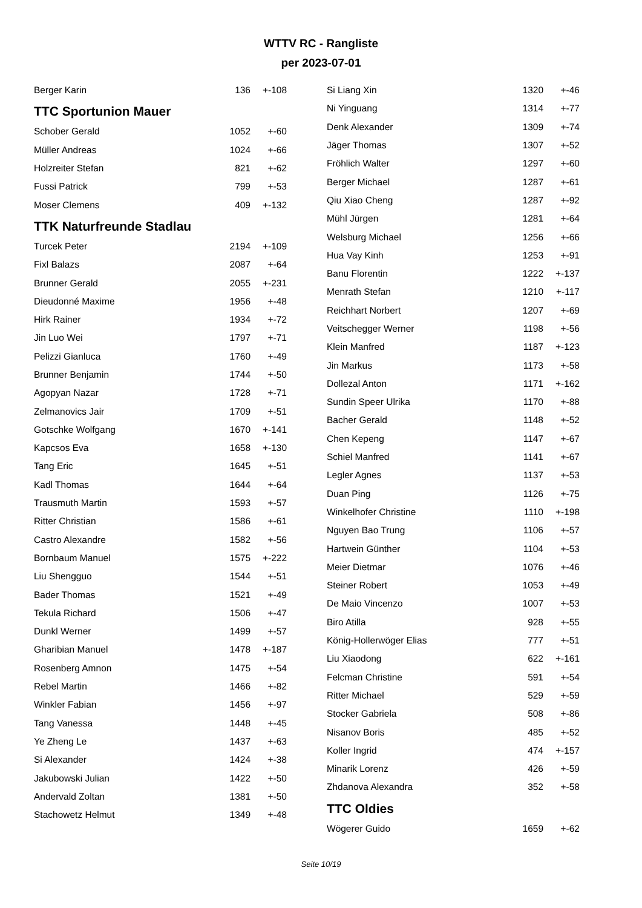WTTV RC - Rangliste
per 2023-07-01
| Berger Karin | 136 | +-108 |
TTC Sportunion Mauer
| Schober Gerald | 1052 | +-60 |
| Müller Andreas | 1024 | +-66 |
| Holzreiter Stefan | 821 | +-62 |
| Fussi Patrick | 799 | +-53 |
| Moser Clemens | 409 | +-132 |
TTK Naturfreunde Stadlau
| Turcek Peter | 2194 | +-109 |
| Fixl Balazs | 2087 | +-64 |
| Brunner Gerald | 2055 | +-231 |
| Dieudonné Maxime | 1956 | +-48 |
| Hirk Rainer | 1934 | +-72 |
| Jin Luo Wei | 1797 | +-71 |
| Pelizzi Gianluca | 1760 | +-49 |
| Brunner Benjamin | 1744 | +-50 |
| Agopyan Nazar | 1728 | +-71 |
| Zelmanovics Jair | 1709 | +-51 |
| Gotschke Wolfgang | 1670 | +-141 |
| Kapcsos Eva | 1658 | +-130 |
| Tang Eric | 1645 | +-51 |
| Kadl Thomas | 1644 | +-64 |
| Trausmuth Martin | 1593 | +-57 |
| Ritter Christian | 1586 | +-61 |
| Castro Alexandre | 1582 | +-56 |
| Bornbaum Manuel | 1575 | +-222 |
| Liu Shengguo | 1544 | +-51 |
| Bader Thomas | 1521 | +-49 |
| Tekula Richard | 1506 | +-47 |
| Dunkl Werner | 1499 | +-57 |
| Gharibian Manuel | 1478 | +-187 |
| Rosenberg Amnon | 1475 | +-54 |
| Rebel Martin | 1466 | +-82 |
| Winkler Fabian | 1456 | +-97 |
| Tang Vanessa | 1448 | +-45 |
| Ye Zheng Le | 1437 | +-63 |
| Si Alexander | 1424 | +-38 |
| Jakubowski Julian | 1422 | +-50 |
| Andervald Zoltan | 1381 | +-50 |
| Stachowetz Helmut | 1349 | +-48 |
| Si Liang Xin | 1320 | +-46 |
| Ni Yinguang | 1314 | +-77 |
| Denk Alexander | 1309 | +-74 |
| Jäger Thomas | 1307 | +-52 |
| Fröhlich Walter | 1297 | +-60 |
| Berger Michael | 1287 | +-61 |
| Qiu Xiao Cheng | 1287 | +-92 |
| Mühl Jürgen | 1281 | +-64 |
| Welsburg Michael | 1256 | +-66 |
| Hua Vay Kinh | 1253 | +-91 |
| Banu Florentin | 1222 | +-137 |
| Menrath Stefan | 1210 | +-117 |
| Reichhart Norbert | 1207 | +-69 |
| Veitschegger Werner | 1198 | +-56 |
| Klein Manfred | 1187 | +-123 |
| Jin Markus | 1173 | +-58 |
| Dollezal Anton | 1171 | +-162 |
| Sundin Speer Ulrika | 1170 | +-88 |
| Bacher Gerald | 1148 | +-52 |
| Chen Kepeng | 1147 | +-67 |
| Schiel Manfred | 1141 | +-67 |
| Legler Agnes | 1137 | +-53 |
| Duan Ping | 1126 | +-75 |
| Winkelhofer Christine | 1110 | +-198 |
| Nguyen Bao Trung | 1106 | +-57 |
| Hartwein Günther | 1104 | +-53 |
| Meier Dietmar | 1076 | +-46 |
| Steiner Robert | 1053 | +-49 |
| De Maio Vincenzo | 1007 | +-53 |
| Biro Atilla | 928 | +-55 |
| König-Hollerwöger Elias | 777 | +-51 |
| Liu Xiaodong | 622 | +-161 |
| Felcman Christine | 591 | +-54 |
| Ritter Michael | 529 | +-59 |
| Stocker Gabriela | 508 | +-86 |
| Nisanov Boris | 485 | +-52 |
| Koller Ingrid | 474 | +-157 |
| Minarik Lorenz | 426 | +-59 |
| Zhdanova Alexandra | 352 | +-58 |
TTC Oldies
| Wögerer Guido | 1659 | +-62 |
Seite 10/19